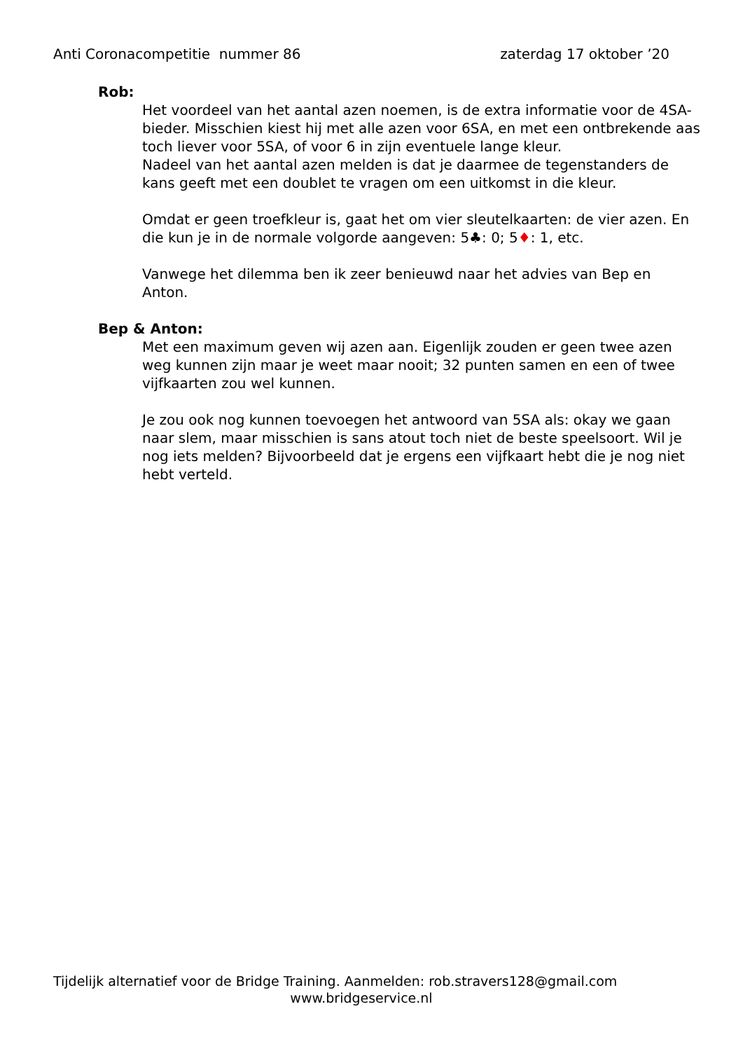Anti Coronacompetitie nummer 86 zaterdag 17 oktober ’20
Rob:
Het voordeel van het aantal azen noemen, is de extra informatie voor de 4SA-bieder. Misschien kiest hij met alle azen voor 6SA, en met een ontbrekende aas toch liever voor 5SA, of voor 6 in zijn eventuele lange kleur.
Nadeel van het aantal azen melden is dat je daarmee de tegenstanders de kans geeft met een doublet te vragen om een uitkomst in die kleur.
Omdat er geen troefkleur is, gaat het om vier sleutelkaarten: de vier azen. En die kun je in de normale volgorde aangeven: 5♣: 0; 5♦: 1, etc.
Vanwege het dilemma ben ik zeer benieuwd naar het advies van Bep en Anton.
Bep & Anton:
Met een maximum geven wij azen aan. Eigenlijk zouden er geen twee azen weg kunnen zijn maar je weet maar nooit; 32 punten samen en een of twee vijfkaarten zou wel kunnen.
Je zou ook nog kunnen toevoegen het antwoord van 5SA als: okay we gaan naar slem, maar misschien is sans atout toch niet de beste speelsoort. Wil je nog iets melden? Bijvoorbeeld dat je ergens een vijfkaart hebt die je nog niet hebt verteld.
Tijdelijk alternatief voor de Bridge Training. Aanmelden: rob.stravers128@gmail.com
www.bridgeservice.nl